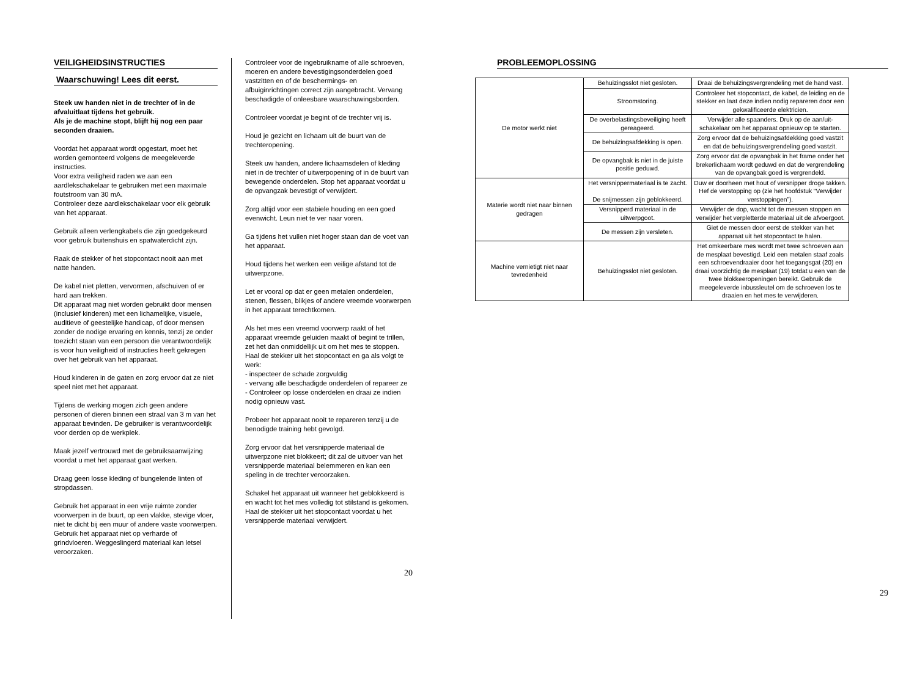VEILIGHEIDSINSTRUCTIES
Waarschuwing! Lees dit eerst.
Steek uw handen niet in de trechter of in de afvaluitlaat tijdens het gebruik.
Als je de machine stopt, blijft hij nog een paar seconden draaien.
Voordat het apparaat wordt opgestart, moet het worden gemonteerd volgens de meegeleverde instructies.
Voor extra veiligheid raden we aan een aardlekschakelaar te gebruiken met een maximale foutstroom van 30 mA.
Controleer deze aardlekschakelaar voor elk gebruik van het apparaat.
Gebruik alleen verlengkabels die zijn goedgekeurd voor gebruik buitenshuis en spatwaterdicht zijn.
Raak de stekker of het stopcontact nooit aan met natte handen.
De kabel niet pletten, vervormen, afschuiven of er hard aan trekken.
Dit apparaat mag niet worden gebruikt door mensen (inclusief kinderen) met een lichamelijke, visuele, auditieve of geestelijke handicap, of door mensen zonder de nodige ervaring en kennis, tenzij ze onder toezicht staan van een persoon die verantwoordelijk is voor hun veiligheid of instructies heeft gekregen over het gebruik van het apparaat.
Houd kinderen in de gaten en zorg ervoor dat ze niet
speel niet met het apparaat.
Tijdens de werking mogen zich geen andere personen of dieren binnen een straal van 3 m van het apparaat bevinden. De gebruiker is verantwoordelijk voor derden op de werkplek.
Maak jezelf vertrouwd met de gebruiksaanwijzing
voordat u met het apparaat gaat werken.
Draag geen losse kleding of bungelende linten of stropdassen.
Gebruik het apparaat in een vrije ruimte zonder voorwerpen in de buurt, op een vlakke, stevige vloer, niet te dicht bij een muur of andere vaste voorwerpen.
Gebruik het apparaat niet op verharde of grindvloeren. Weggeslingerd materiaal kan letsel veroorzaken.
Controleer voor de ingebruikname of alle schroeven, moeren en andere bevestigingsonderdelen goed vastzitten en of de beschermings- en afbuiginrichtingen correct zijn aangebracht. Vervang beschadigde of onleesbare waarschuwingsborden.
Controleer voordat je begint of de trechter vrij is.
Houd je gezicht en lichaam uit de buurt van de trechteropening.
Steek uw handen, andere lichaamsdelen of kleding niet in de trechter of uitwerpopening of in de buurt van bewegende onderdelen. Stop het apparaat voordat u de opvangzak bevestigt of verwijdert.
Zorg altijd voor een stabiele houding en een goed evenwicht. Leun niet te ver naar voren.
Ga tijdens het vullen niet hoger staan dan de voet van het apparaat.
Houd tijdens het werken een veilige afstand tot de uitwerpzone.
Let er vooral op dat er geen metalen onderdelen, stenen, flessen, blikjes of andere vreemde voorwerpen in het apparaat terechtkomen.
Als het mes een vreemd voorwerp raakt of het apparaat vreemde geluiden maakt of begint te trillen, zet het dan onmiddellijk uit om het mes te stoppen. Haal de stekker uit het stopcontact en ga als volgt te werk:
- inspecteer de schade zorgvuldig
- vervang alle beschadigde onderdelen of repareer ze
- Controleer op losse onderdelen en draai ze indien nodig opnieuw vast.
Probeer het apparaat nooit te repareren tenzij u de benodigde training hebt gevolgd.
Zorg ervoor dat het versnipperde materiaal de uitwerpzone niet blokkeert; dit zal de uitvoer van het versnipperde materiaal belemmeren en kan een speling in de trechter veroorzaken.
Schakel het apparaat uit wanneer het geblokkeerd is en wacht tot het mes volledig tot stilstand is gekomen. Haal de stekker uit het stopcontact voordat u het versnipperde materiaal verwijdert.
20
PROBLEEMOPLOSSING
| De motor werkt niet | Behuizingsslot niet gesloten. | Draai de behuizingsvergrendeling met de hand vast. |
| | Stroomstoring. | Controleer het stopcontact, de kabel, de leiding en de stekker en laat deze indien nodig repareren door een gekwalificeerde elektricien. |
| | De overbelastingsbeveiliging heeft gereageerd. | Verwijder alle spaanders. Druk op de aan/uit-schakelaar om het apparaat opnieuw op te starten. |
| | De behuizingsafdekking is open. | Zorg ervoor dat de behuizingsafdekking goed vastzit en dat de behuizingsvergrendeling goed vastzit. |
| | De opvangbak is niet in de juiste positie geduwd. | Zorg ervoor dat de opvangbak in het frame onder het brekerlichaam wordt geduwd en dat de vergrendeling van de opvangbak goed is vergrendeld. |
| Materie wordt niet naar binnen gedragen | Het versnippermateriaal is te zacht. De snijmessen zijn geblokkeerd. | Duw er doorheen met hout of versnipper droge takken. Hef de verstopping op (zie het hoofdstuk “Verwijder verstoppingen”). |
| | Versnipperd materiaal in de uitwerpgoot. | Verwijder de dop, wacht tot de messen stoppen en verwijder het verpletterde materiaal uit de afvoergoot. |
| | De messen zijn versleten. | Giet de messen door eerst de stekker van het apparaat uit het stopcontact te halen. |
| Machine vernietigt niet naar tevredenheid | Behuizingsslot niet gesloten. | Het omkeerbare mes wordt met twee schroeven aan de mesplaat bevestigd. Leid een metalen staaf zoals een schroevendraaier door het toegangsgat (20) en draai voorzichtig de mesplaat (19) totdat u een van de twee blokkeeropeningen bereikt. Gebruik de meegeleverde inbussleutel om de schroeven los te draaien en het mes te verwijderen. |
29